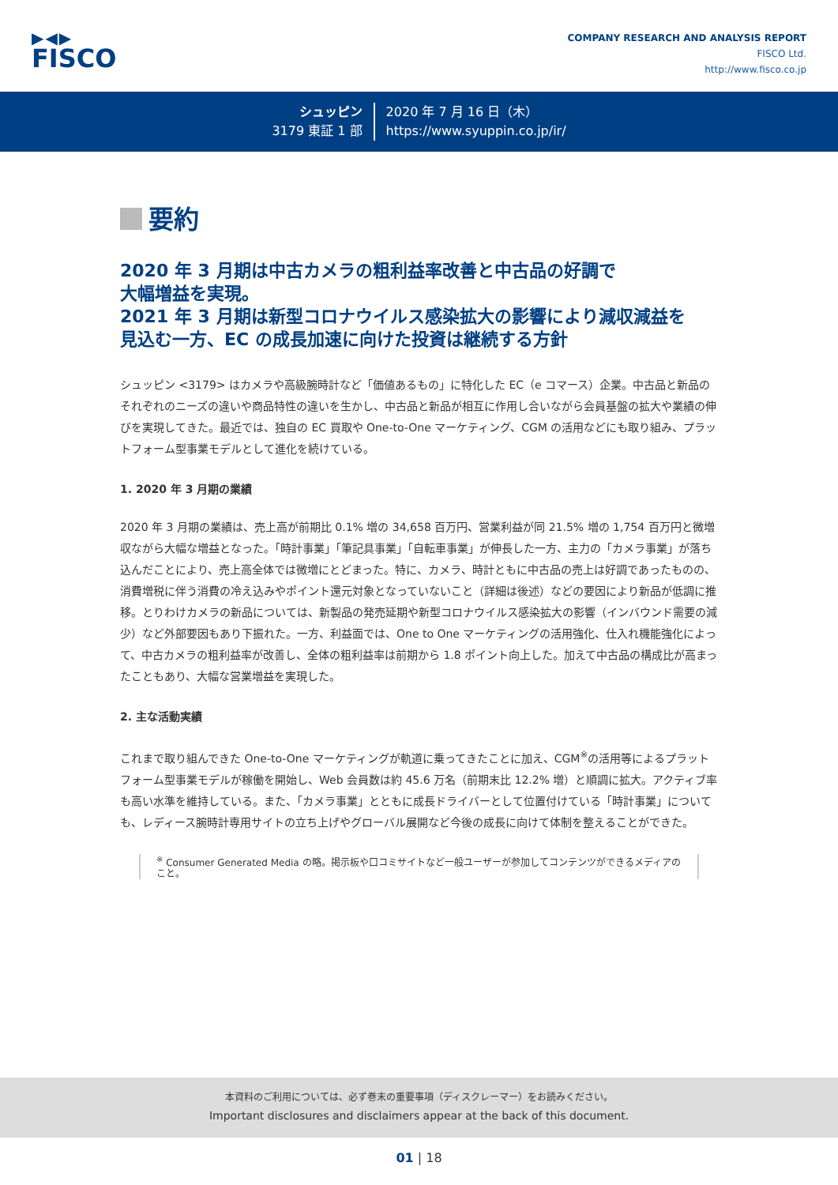▶◀▶
FISCO
COMPANY RESEARCH AND ANALYSIS REPORT
FISCO Ltd.
http://www.fisco.co.jp
シュッピン
3179 東証 1 部
2020 年 7 月 16 日（木）
https://www.syuppin.co.jp/ir/
要約
2020 年 3 月期は中古カメラの粗利益率改善と中古品の好調で
大幅増益を実現。
2021 年 3 月期は新型コロナウイルス感染拡大の影響により減収減益を
見込む一方、EC の成長加速に向けた投資は継続する方針
シュッピン <3179> はカメラや高級腕時計など「価値あるもの」に特化した EC（e コマース）企業。中古品と新品のそれぞれのニーズの違いや商品特性の違いを生かし、中古品と新品が相互に作用し合いながら会員基盤の拡大や業績の伸びを実現してきた。最近では、独自の EC 買取や One-to-One マーケティング、CGM の活用などにも取り組み、プラットフォーム型事業モデルとして進化を続けている。
1. 2020 年 3 月期の業績
2020 年 3 月期の業績は、売上高が前期比 0.1% 増の 34,658 百万円、営業利益が同 21.5% 増の 1,754 百万円と微増収ながら大幅な増益となった。「時計事業」「筆記具事業」「自転車事業」が伸長した一方、主力の「カメラ事業」が落ち込んだことにより、売上高全体では微増にとどまった。特に、カメラ、時計ともに中古品の売上は好調であったものの、消費増税に伴う消費の冷え込みやポイント還元対象となっていないこと（詳細は後述）などの要因により新品が低調に推移。とりわけカメラの新品については、新製品の発売延期や新型コロナウイルス感染拡大の影響（インバウンド需要の減少）など外部要因もあり下振れた。一方、利益面では、One to One マーケティングの活用強化、仕入れ機能強化によって、中古カメラの粗利益率が改善し、全体の粗利益率は前期から 1.8 ポイント向上した。加えて中古品の構成比が高まったこともあり、大幅な営業増益を実現した。
2. 主な活動実績
これまで取り組んできた One-to-One マーケティングが軌道に乗ってきたことに加え、CGM<sup>※</sup>の活用等によるプラットフォーム型事業モデルが稼働を開始し、Web 会員数は約 45.6 万名（前期末比 12.2% 増）と順調に拡大。アクティブ率も高い水準を維持している。また、「カメラ事業」とともに成長ドライバーとして位置付けている「時計事業」についても、レディース腕時計専用サイトの立ち上げやグローバル展開など今後の成長に向けて体制を整えることができた。
<sup>※</sup> Consumer Generated Media の略。掲示板や口コミサイトなど一般ユーザーが参加してコンテンツができるメディアのこと。
本資料のご利用については、必ず巻末の重要事項（ディスクレーマー）をお読みください。
Important disclosures and disclaimers appear at the back of this document.
01 | 18